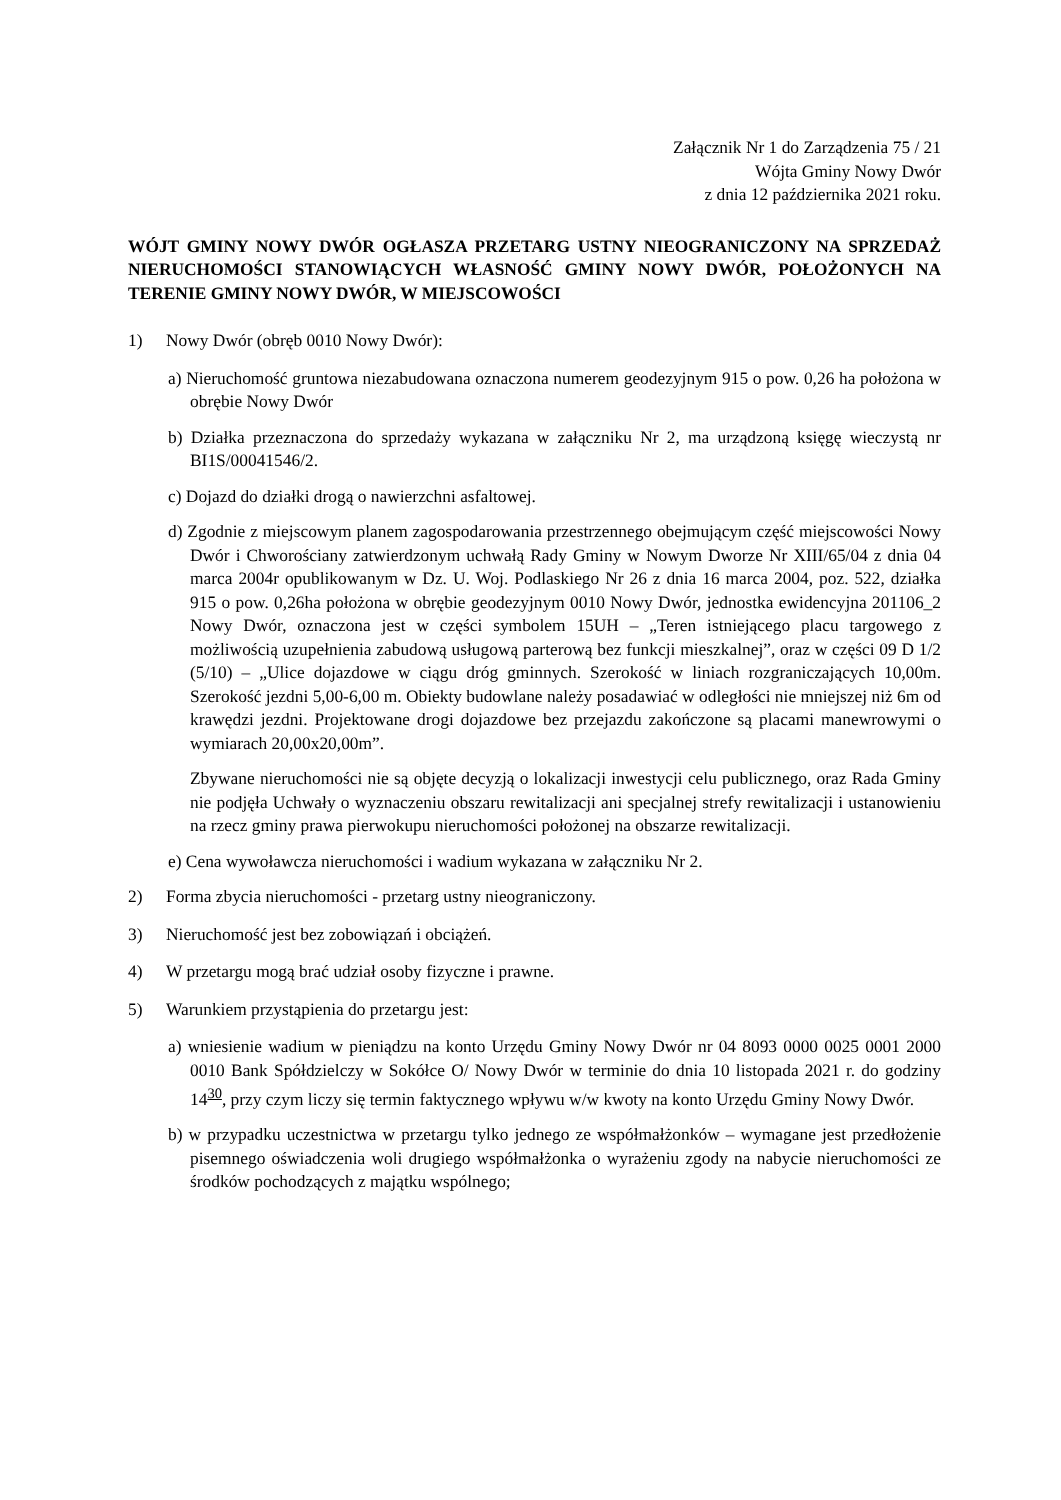Załącznik Nr 1 do Zarządzenia 75 / 21
Wójta Gminy Nowy Dwór
z dnia 12 października 2021 roku.
WÓJT GMINY NOWY DWÓR OGŁASZA PRZETARG USTNY NIEOGRANICZONY NA SPRZEDAŻ NIERUCHOMOŚCI STANOWIĄCYCH WŁASNOŚĆ GMINY NOWY DWÓR, POŁOŻONYCH NA TERENIE GMINY NOWY DWÓR, W MIEJSCOWOŚCI
1) Nowy Dwór (obręb 0010 Nowy Dwór):
a) Nieruchomość gruntowa niezabudowana oznaczona numerem geodezyjnym 915 o pow. 0,26 ha położona w obrębie Nowy Dwór
b) Działka przeznaczona do sprzedaży wykazana w załączniku Nr 2, ma urządzoną księgę wieczystą nr BI1S/00041546/2.
c) Dojazd do działki drogą o nawierzchni asfaltowej.
d) Zgodnie z miejscowym planem zagospodarowania przestrzennego obejmującym część miejscowości Nowy Dwór i Chworościany zatwierdzonym uchwałą Rady Gminy w Nowym Dworze Nr XIII/65/04 z dnia 04 marca 2004r opublikowanym w Dz. U. Woj. Podlaskiego Nr 26 z dnia 16 marca 2004, poz. 522, działka 915 o pow. 0,26ha położona w obrębie geodezyjnym 0010 Nowy Dwór, jednostka ewidencyjna 201106_2 Nowy Dwór, oznaczona jest w części symbolem 15UH – „Teren istniejącego placu targowego z możliwością uzupełnienia zabudową usługową parterową bez funkcji mieszkalnej”, oraz w części 09 D 1/2 (5/10) – „Ulice dojazdowe w ciągu dróg gminnych. Szerokość w liniach rozgraniczających 10,00m. Szerokość jezdni 5,00-6,00 m. Obiekty budowlane należy posadawiać w odległości nie mniejszej niż 6m od krawędzi jezdni. Projektowane drogi dojazdowe bez przejazdu zakończone są placami manewrowymi o wymiarach 20,00x20,00m”.
Zbywane nieruchomości nie są objęte decyzją o lokalizacji inwestycji celu publicznego, oraz Rada Gminy nie podjęła Uchwały o wyznaczeniu obszaru rewitalizacji ani specjalnej strefy rewitalizacji i ustanowieniu na rzecz gminy prawa pierwokupu nieruchomości położonej na obszarze rewitalizacji.
e) Cena wywoławcza nieruchomości i wadium wykazana w załączniku Nr 2.
2) Forma zbycia nieruchomości - przetarg ustny nieograniczony.
3) Nieruchomość jest bez zobowiązań i obciążeń.
4) W przetargu mogą brać udział osoby fizyczne i prawne.
5) Warunkiem przystąpienia do przetargu jest:
a) wniesienie wadium w pieniądzu na konto Urzędu Gminy Nowy Dwór nr 04 8093 0000 0025 0001 2000 0010 Bank Spółdzielczy w Sokółce O/ Nowy Dwór w terminie do dnia 10 listopada 2021 r. do godziny 14<sup>30</sup>, przy czym liczy się termin faktycznego wpływu w/w kwoty na konto Urzędu Gminy Nowy Dwór.
b) w przypadku uczestnictwa w przetargu tylko jednego ze współmałżonków – wymagane jest przedłożenie pisemnego oświadczenia woli drugiego współmałżonka o wyrażeniu zgody na nabycie nieruchomości ze środków pochodzących z majątku wspólnego;